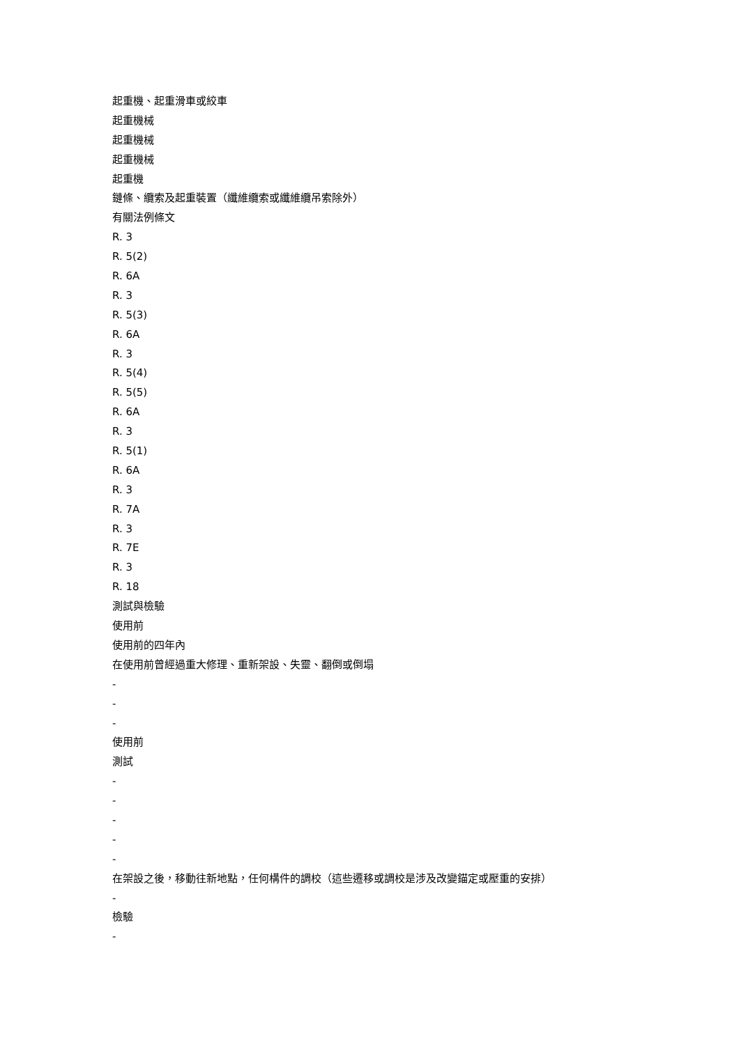起重機、起重滑車或絞車
起重機械
起重機械
起重機械
起重機
鏈條、纜索及起重裝置（纖維纜索或纖維纜吊索除外）
有關法例條文
R. 3
R. 5(2)
R. 6A
R. 3
R. 5(3)
R. 6A
R. 3
R. 5(4)
R. 5(5)
R. 6A
R. 3
R. 5(1)
R. 6A
R. 3
R. 7A
R. 3
R. 7E
R. 3
R. 18
測試與檢驗
使用前
使用前的四年內
在使用前曾經過重大修理、重新架設、失靈、翻倒或倒塌
-
-
-
使用前
測試
-
-
-
-
-
在架設之後，移動往新地點，任何構件的調校（這些遷移或調校是涉及改變錨定或壓重的安排）
-
檢驗
-